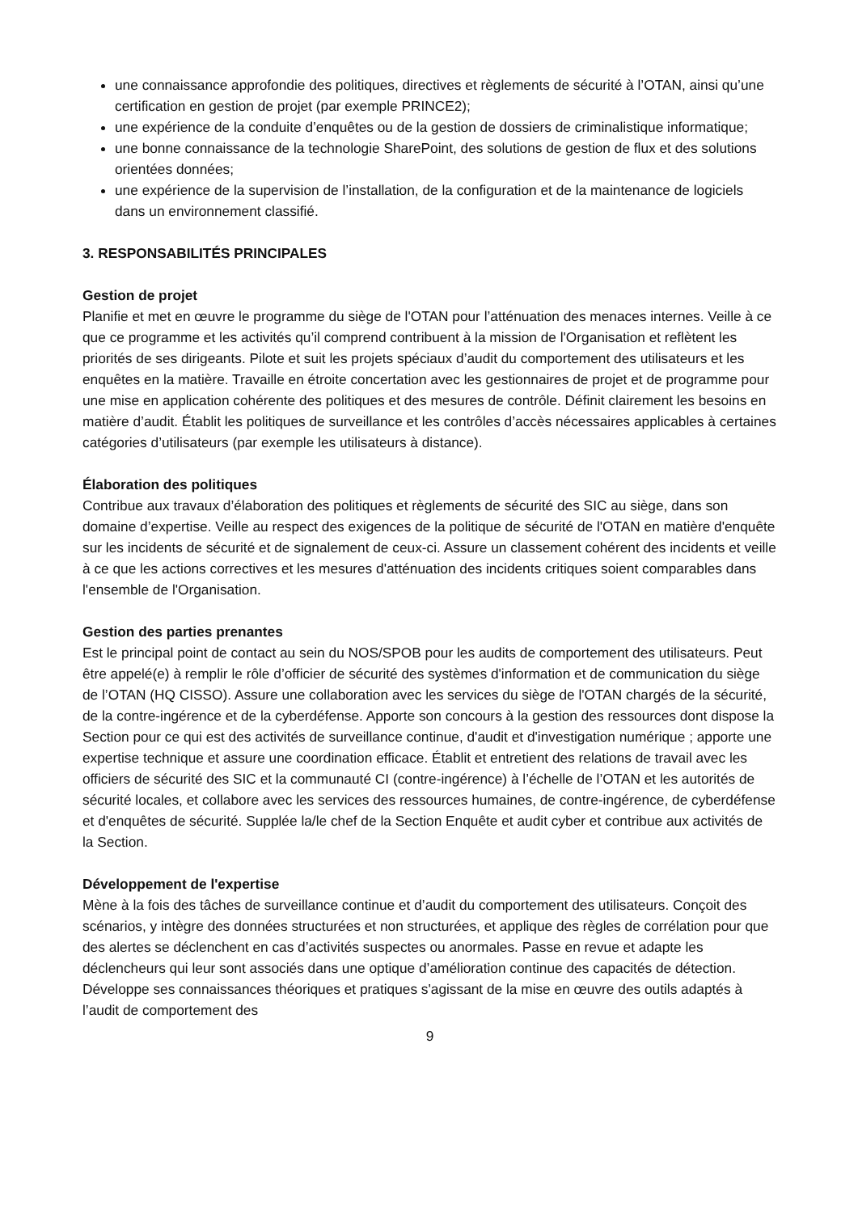une connaissance approfondie des politiques, directives et règlements de sécurité à l’OTAN, ainsi qu’une certification en gestion de projet (par exemple PRINCE2);
une expérience de la conduite d’enquêtes ou de la gestion de dossiers de criminalistique informatique;
une bonne connaissance de la technologie SharePoint, des solutions de gestion de flux et des solutions orientées données;
une expérience de la supervision de l’installation, de la configuration et de la maintenance de logiciels dans un environnement classifié.
3. RESPONSABILITÉS PRINCIPALES
Gestion de projet
Planifie et met en œuvre le programme du siège de l'OTAN pour l’atténuation des menaces internes. Veille à ce que ce programme et les activités qu’il comprend contribuent à la mission de l'Organisation et reflètent les priorités de ses dirigeants. Pilote et suit les projets spéciaux d’audit du comportement des utilisateurs et les enquêtes en la matière. Travaille en étroite concertation avec les gestionnaires de projet et de programme pour une mise en application cohérente des politiques et des mesures de contrôle. Définit clairement les besoins en matière d’audit. Établit les politiques de surveillance et les contrôles d’accès nécessaires applicables à certaines catégories d’utilisateurs (par exemple les utilisateurs à distance).
Élaboration des politiques
Contribue aux travaux d’élaboration des politiques et règlements de sécurité des SIC au siège, dans son domaine d’expertise. Veille au respect des exigences de la politique de sécurité de l'OTAN en matière d'enquête sur les incidents de sécurité et de signalement de ceux-ci. Assure un classement cohérent des incidents et veille à ce que les actions correctives et les mesures d'atténuation des incidents critiques soient comparables dans l'ensemble de l'Organisation.
Gestion des parties prenantes
Est le principal point de contact au sein du NOS/SPOB pour les audits de comportement des utilisateurs. Peut être appelé(e) à remplir le rôle d’officier de sécurité des systèmes d'information et de communication du siège de l’OTAN (HQ CISSO). Assure une collaboration avec les services du siège de l'OTAN chargés de la sécurité, de la contre-ingérence et de la cyberdéfense. Apporte son concours à la gestion des ressources dont dispose la Section pour ce qui est des activités de surveillance continue, d'audit et d'investigation numérique ; apporte une expertise technique et assure une coordination efficace. Établit et entretient des relations de travail avec les officiers de sécurité des SIC et la communauté CI (contre-ingérence) à l’échelle de l’OTAN et les autorités de sécurité locales, et collabore avec les services des ressources humaines, de contre-ingérence, de cyberdéfense et d'enquêtes de sécurité. Supplée la/le chef de la Section Enquête et audit cyber et contribue aux activités de la Section.
Développement de l'expertise
Mène à la fois des tâches de surveillance continue et d’audit du comportement des utilisateurs. Conçoit des scénarios, y intègre des données structurées et non structurées, et applique des règles de corrélation pour que des alertes se déclenchent en cas d’activités suspectes ou anormales. Passe en revue et adapte les déclencheurs qui leur sont associés dans une optique d’amélioration continue des capacités de détection. Développe ses connaissances théoriques et pratiques s'agissant de la mise en œuvre des outils adaptés à l’audit de comportement des
9